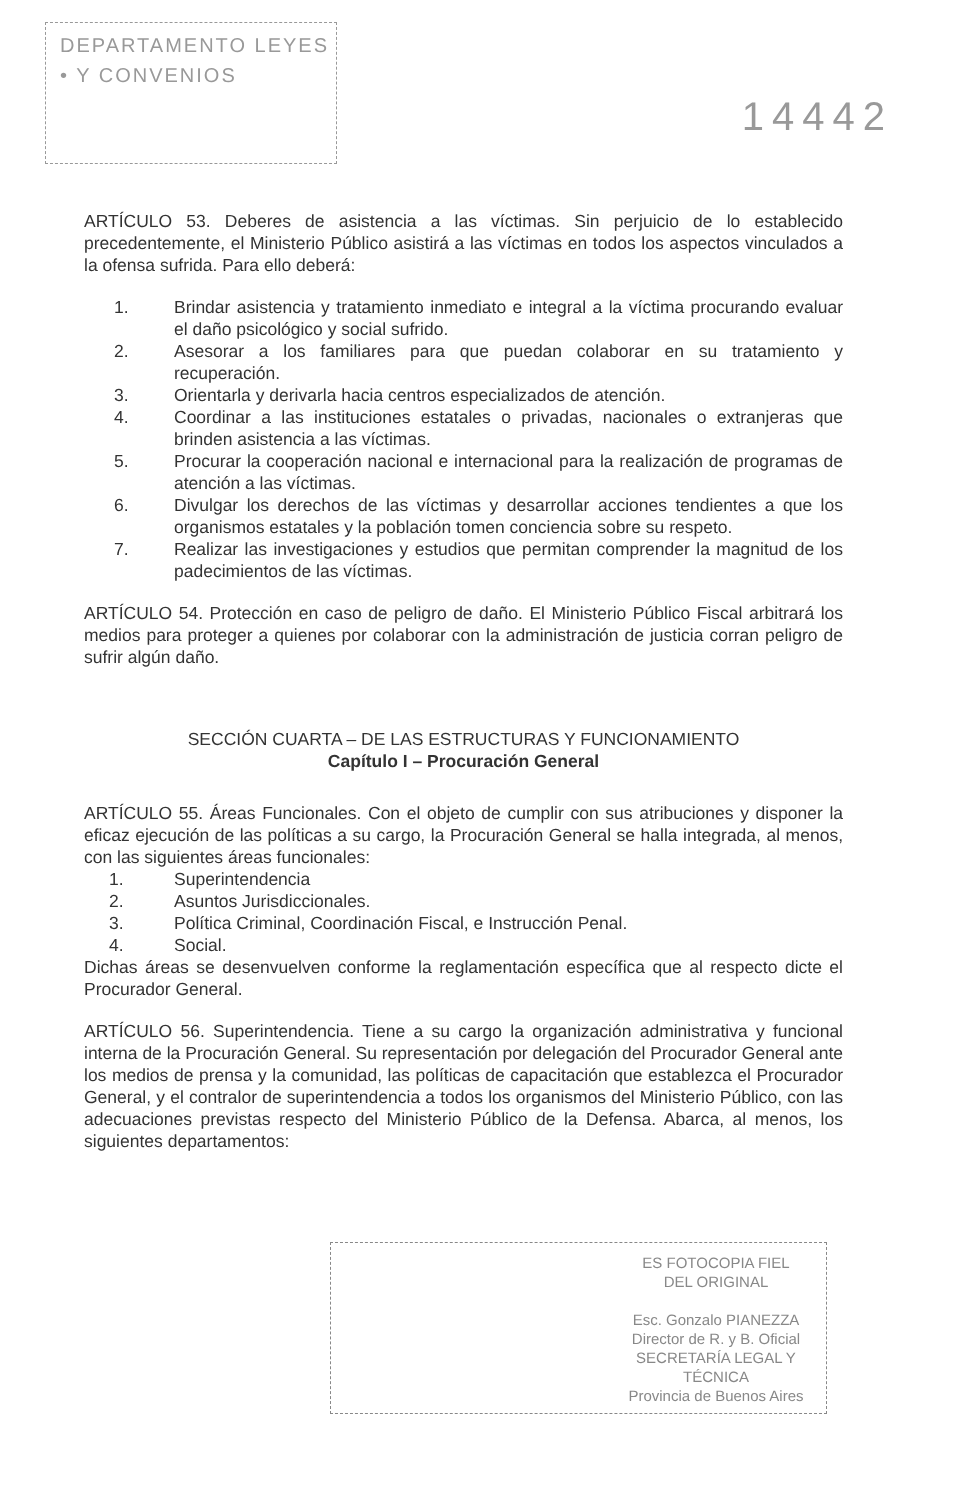DEPARTAMENTO LEYES
• Y CONVENIOS
14442
ARTÍCULO 53. Deberes de asistencia a las víctimas. Sin perjuicio de lo establecido precedentemente, el Ministerio Público asistirá a las víctimas en todos los aspectos vinculados a la ofensa sufrida. Para ello deberá:
1. Brindar asistencia y tratamiento inmediato e integral a la víctima procurando evaluar el daño psicológico y social sufrido.
2. Asesorar a los familiares para que puedan colaborar en su tratamiento y recuperación.
3. Orientarla y derivarla hacia centros especializados de atención.
4. Coordinar a las instituciones estatales o privadas, nacionales o extranjeras que brinden asistencia a las víctimas.
5. Procurar la cooperación nacional e internacional para la realización de programas de atención a las víctimas.
6. Divulgar los derechos de las víctimas y desarrollar acciones tendientes a que los organismos estatales y la población tomen conciencia sobre su respeto.
7. Realizar las investigaciones y estudios que permitan comprender la magnitud de los padecimientos de las víctimas.
ARTÍCULO 54. Protección en caso de peligro de daño. El Ministerio Público Fiscal arbitrará los medios para proteger a quienes por colaborar con la administración de justicia corran peligro de sufrir algún daño.
SECCIÓN CUARTA – DE LAS ESTRUCTURAS Y FUNCIONAMIENTO
Capítulo I – Procuración General
ARTÍCULO 55. Áreas Funcionales. Con el objeto de cumplir con sus atribuciones y disponer la eficaz ejecución de las políticas a su cargo, la Procuración General se halla integrada, al menos, con las siguientes áreas funcionales:
1. Superintendencia
2. Asuntos Jurisdiccionales.
3. Política Criminal, Coordinación Fiscal, e Instrucción Penal.
4. Social.
Dichas áreas se desenvuelven conforme la reglamentación específica que al respecto dicte el Procurador General.
ARTÍCULO 56. Superintendencia. Tiene a su cargo la organización administrativa y funcional interna de la Procuración General. Su representación por delegación del Procurador General ante los medios de prensa y la comunidad, las políticas de capacitación que establezca el Procurador General, y el contralor de superintendencia a todos los organismos del Ministerio Público, con las adecuaciones previstas respecto del Ministerio Público de la Defensa. Abarca, al menos, los siguientes departamentos:
ES FOTOCOPIA FIEL
DEL ORIGINAL
Esc. Gonzalo PIANEZZA
Director de R. y B. Oficial
SECRETARÍA LEGAL Y
TÉCNICA
Provincia de Buenos Aires